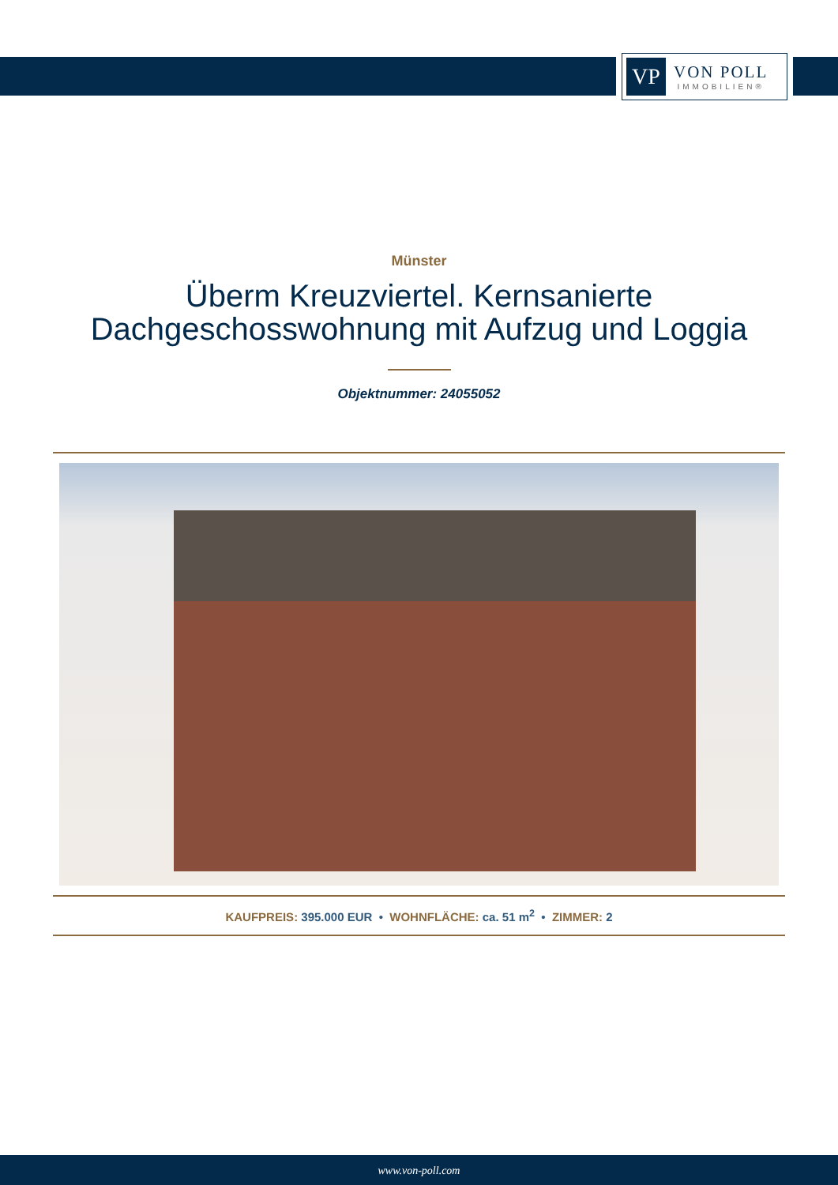VP
VON POLL
IMMOBILIEN®
Münster
Überm Kreuzviertel. Kernsanierte
Dachgeschosswohnung mit Aufzug und Loggia
Objektnummer: 24055052
KAUFPREIS: 395.000 EUR • WOHNFLÄCHE: ca. 51 m<sup>2</sup> • ZIMMER: 2
www.von-poll.com